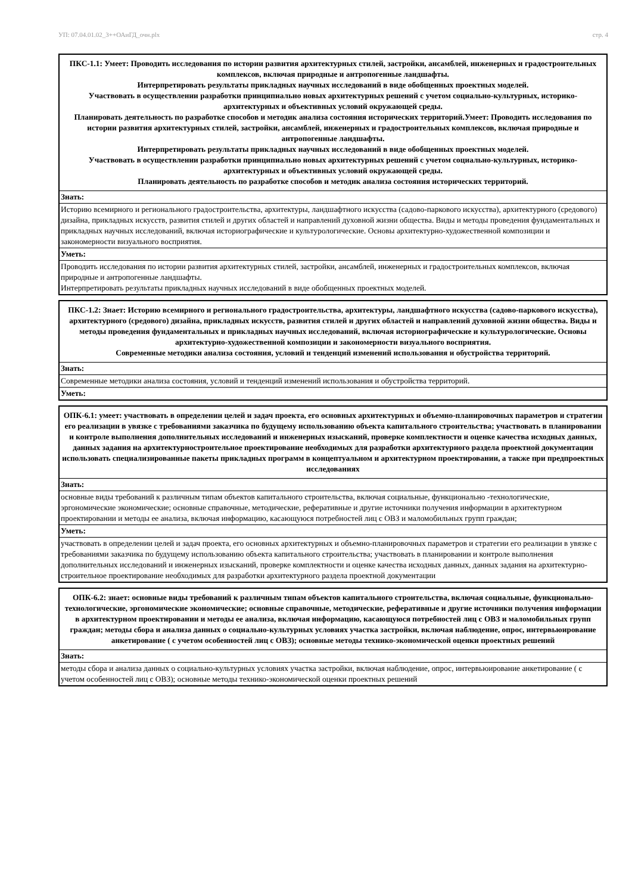УП: 07.04.01.02_3++ОАиГД_очн.plx стр. 4
| ПКС-1.1: Умеет: Проводить исследования по истории развития архитектурных стилей, застройки, ансамблей, инженерных и градостроительных комплексов, включая природные и антропогенные ландшафты. Интерпретировать результаты прикладных научных исследований в виде обобщенных проектных моделей. Участвовать в осуществлении разработки принципиально новых архитектурных решений с учетом социально-культурных, историко-архитектурных и объективных условий окружающей среды. Планировать деятельность по разработке способов и методик анализа состояния исторических территорий.Умеет: Проводить исследования по истории развития архитектурных стилей, застройки, ансамблей, инженерных и градостроительных комплексов, включая природные и антропогенные ландшафты. Интерпретировать результаты прикладных научных исследований в виде обобщенных проектных моделей. Участвовать в осуществлении разработки принципиально новых архитектурных решений с учетом социально-культурных, историко-архитектурных и объективных условий окружающей среды. Планировать деятельность по разработке способов и методик анализа состояния исторических территорий. |
| --- |
| Знать: |
| Историю всемирного и регионального градостроительства, архитектуры, ландшафтного искусства (садово-паркового искусства), архитектурного (средового) дизайна, прикладных искусств, развития стилей и других областей и направлений духовной жизни общества. Виды и методы проведения фундаментальных и прикладных научных исследований, включая историографические и культурологические. Основы архитектурно-художественной композиции и закономерности визуального восприятия. |
| Уметь: |
| Проводить исследования по истории развития архитектурных стилей, застройки, ансамблей, инженерных и градостроительных комплексов, включая природные и антропогенные ландшафты. Интерпретировать результаты прикладных научных исследований в виде обобщенных проектных моделей. |
| ПКС-1.2: Знает: Историю всемирного и регионального градостроительства, архитектуры, ландшафтного искусства (садово-паркового искусства), архитектурного (средового) дизайна, прикладных искусств, развития стилей и других областей и направлений духовной жизни общества. Виды и методы проведения фундаментальных и прикладных научных исследований, включая историографические и культурологические. Основы архитектурно-художественной композиции и закономерности визуального восприятия. Современные методики анализа состояния, условий и тенденций изменений использования и обустройства территорий. |
| --- |
| Знать: |
| Современные методики анализа состояния, условий и тенденций изменений использования и обустройства территорий. |
| Уметь: |
| ОПК-6.1: умеет: участвовать в определении целей и задач проекта, его основных архитектурных и объемно-планировочных параметров и стратегии его реализации в увязке с требованиями заказчика по будущему использованию объекта капитального строительства; участвовать в планировании и контроле выполнения дополнительных исследований и инженерных изысканий, проверке комплектности и оценке качества исходных данных, данных задания на архитектурностроительное проектирование необходимых для разработки архитектурного раздела проектной документации использовать специализированные пакеты прикладных программ в концептуальном и архитектурном проектировании, а также при предпроектных исследованиях |
| --- |
| Знать: |
| основные виды требований к различным типам объектов капитального строительства, включая социальные, функционально -технологические, эргономические экономические; основные справочные, методические, реферативные и другие источники получения информации в архитектурном проектировании и методы ее анализа, включая информацию, касающуюся потребностей лиц с ОВЗ и маломобильных групп граждан; |
| Уметь: |
| участвовать в определении целей и задач проекта, его основных архитектурных и объемно-планировочных параметров и стратегии его реализации в увязке с требованиями заказчика по будущему использованию объекта капитального строительства; участвовать в планировании и контроле выполнения дополнительных исследований и инженерных изысканий, проверке комплектности и оценке качества исходных данных, данных задания на архитектурно-строительное проектирование необходимых для разработки архитектурного раздела проектной документации |
| ОПК-6.2: знает: основные виды требований к различным типам объектов капитального строительства, включая социальные, функционально-технологические, эргономические экономические; основные справочные, методические, реферативные и другие источники получения информации в архитектурном проектировании и методы ее анализа, включая информацию, касающуюся потребностей лиц с ОВЗ и маломобильных групп граждан; методы сбора и анализа данных о социально-культурных условиях участка застройки, включая наблюдение, опрос, интервьюирование анкетирование ( с учетом особенностей лиц с ОВЗ); основные методы технико-экономической оценки проектных решений |
| --- |
| Знать: |
| методы сбора и анализа данных о социально-культурных условиях участка застройки, включая наблюдение, опрос, интервьюирование анкетирование ( с учетом особенностей лиц с ОВЗ); основные методы технико-экономической оценки проектных решений |